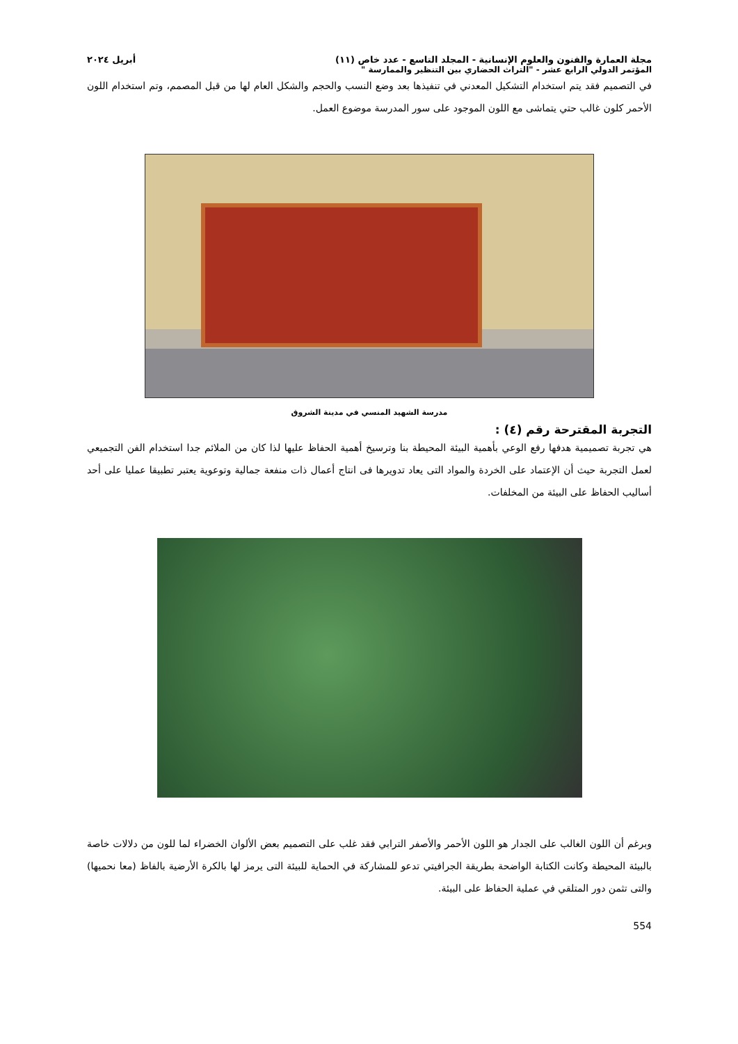مجلة العمارة والفنون والعلوم الإنسانية - المجلد التاسع - عدد خاص (١١) أبريل ٢٠٢٤
المؤتمر الدولي الرابع عشر - "التراث الحضاري بين التنظير والممارسة "
في التصميم فقد يتم استخدام التشكيل المعدني في تنفيذها بعد وضع النسب والحجم والشكل العام لها من قبل المصمم، وتم استخدام اللون الأحمر كلون غالب حتي يتماشى مع اللون الموجود على سور المدرسة موضوع العمل.
مدرسة الشهيد المنسي في مدينة الشروق
التجربة المقترحة رقم (٤) :
هي تجربة تصميمية هدفها رفع الوعي بأهمية البيئة المحيطة بنا وترسيخ أهمية الحفاظ عليها لذا كان من الملائم جدا استخدام الفن التجميعي لعمل التجربة حيث أن الإعتماد على الخردة والمواد التى يعاد تدويرها فى انتاج أعمال ذات منفعة جمالية وتوعوية يعتبر تطبيقا عمليا على أحد أساليب الحفاظ على البيئة من المخلفات.
وبرغم أن اللون الغالب على الجدار هو اللون الأحمر والأصفر الترابي فقد غلب على التصميم بعض الألوان الخضراء لما للون من دلالات خاصة بالبيئة المحيطة وكانت الكتابة الواضحة بطريقة الجرافيتي تدعو للمشاركة في الحماية للبيئة التى يرمز لها بالكرة الأرضية بالفاظ (معا نحميها) والتى تثمن دور المتلقي في عملية الحفاظ على البيئة.
554